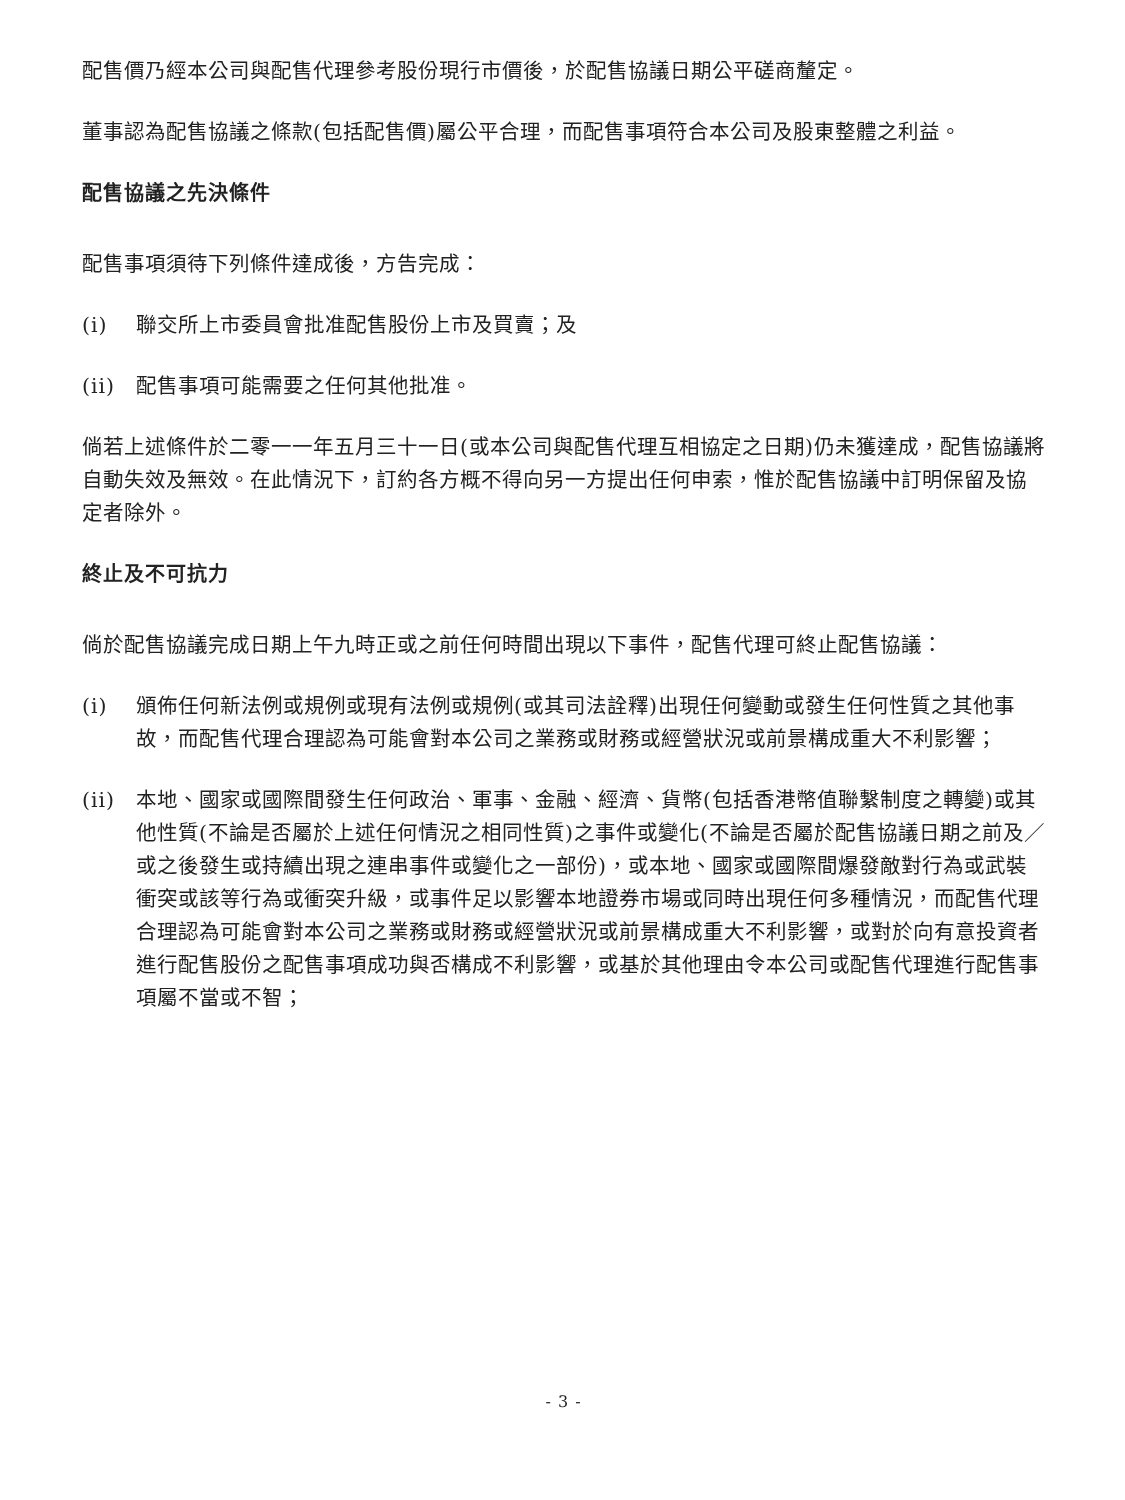配售價乃經本公司與配售代理參考股份現行市價後，於配售協議日期公平磋商釐定。
董事認為配售協議之條款(包括配售價)屬公平合理，而配售事項符合本公司及股東整體之利益。
配售協議之先決條件
配售事項須待下列條件達成後，方告完成：
(i) 聯交所上市委員會批准配售股份上市及買賣；及
(ii) 配售事項可能需要之任何其他批准。
倘若上述條件於二零一一年五月三十一日(或本公司與配售代理互相協定之日期)仍未獲達成，配售協議將自動失效及無效。在此情況下，訂約各方概不得向另一方提出任何申索，惟於配售協議中訂明保留及協定者除外。
終止及不可抗力
倘於配售協議完成日期上午九時正或之前任何時間出現以下事件，配售代理可終止配售協議：
(i) 頒佈任何新法例或規例或現有法例或規例(或其司法詮釋)出現任何變動或發生任何性質之其他事故，而配售代理合理認為可能會對本公司之業務或財務或經營狀況或前景構成重大不利影響；
(ii) 本地、國家或國際間發生任何政治、軍事、金融、經濟、貨幣(包括香港幣值聯繫制度之轉變)或其他性質(不論是否屬於上述任何情況之相同性質)之事件或變化(不論是否屬於配售協議日期之前及／或之後發生或持續出現之連串事件或變化之一部份)，或本地、國家或國際間爆發敵對行為或武裝衝突或該等行為或衝突升級，或事件足以影響本地證券市場或同時出現任何多種情況，而配售代理合理認為可能會對本公司之業務或財務或經營狀況或前景構成重大不利影響，或對於向有意投資者進行配售股份之配售事項成功與否構成不利影響，或基於其他理由令本公司或配售代理進行配售事項屬不當或不智；
- 3 -